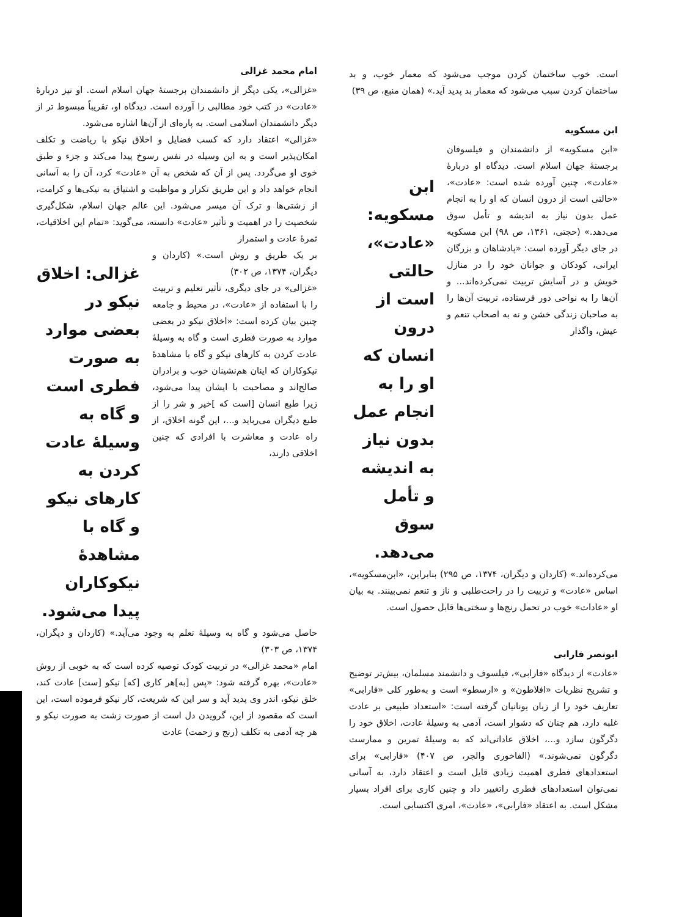است. خوب ساختمان کردن موجب می‌شود که معمار خوب، و بد ساختمان کردن سبب می‌شود که معمار بد پدید آید.» (همان منبع، ص ۳۹)
ابن مسکویه
«ابن مسکویه» از دانشمندان و فیلسوفان برجستهٔ جهان اسلام است. دیدگاه او دربارهٔ «عادت»، چنین آورده شده است: «عادت»، «حالتی است از درون انسان که او را به انجام عمل بدون نیاز به اندیشه و تأمل سوق می‌دهد.» (حجتی، ۱۳۶۱، ص ۹۸) ابن مسکویه در جای دیگر آورده است: «پادشاهان و بزرگان ایرانی، کودکان و جوانان خود را در منازل خویش و در آسایش تربیت نمی‌کرده‌اند... و آن‌ها را به نواحی دور فرستاده، تربیت آن‌ها را به صاحبان زندگی خشن و نه به اصحاب تنعم و عیش، واگذار
ابن مسکویه: «عادت»، حالتی است از درون انسان که او را به انجام عمل بدون نیاز به اندیشه و تأمل سوق می‌دهد.
می‌کرده‌اند.» (کاردان و دیگران، ۱۳۷۴، ص ۲۹۵) بنابراین، «ابن‌مسکویه»، اساس «عادت» و تربیت را در راحت‌طلبی و ناز و تنعم نمی‌بینند. به بیان او «عادات» خوب در تحمل رنج‌ها و سختی‌ها قابل حصول است.
ابونصر فارابی
«عادت» از دیدگاه «فارابی»، فیلسوف و دانشمند مسلمان، بیش‌تر توضیح و تشریح نظریات «افلاطون» و «ارسطو» است و به‌طور کلی «فارابی» تعاریف خود را از زبان یونانیان گرفته است: «استعداد طبیعی بر عادت غلبه دارد، هم چنان که دشوار است، آدمی به وسیلهٔ عادت، اخلاق خود را دگرگون سازد و...، اخلاق عاداتی‌اند که به وسیلهٔ تمرین و ممارست دگرگون نمی‌شوند.» (الفاخوری والجر، ص ۴۰۷) «فارابی» برای استعدادهای فطری اهمیت زیادی قایل است و اعتقاد دارد، به آسانی نمی‌توان استعدادهای فطری راتغییر داد و چنین کاری برای افراد بسیار مشکل است. به اعتقاد «فارابی»، «عادت»، امری اکتسابی است.
امام محمد غزالی
«غزالی»، یکی دیگر از دانشمندان برجستهٔ جهان اسلام است. او نیز دربارهٔ «عادت» در کتب خود مطالبی را آورده است. دیدگاه او، تقریباً مبسوط تر از دیگر دانشمندان اسلامی است. به پاره‌ای از آن‌ها اشاره می‌شود.
«غزالی» اعتقاد دارد که کسب فضایل و اخلاق نیکو با ریاضت و تکلف امکان‌پذیر است و به این وسیله در نفس رسوخ پیدا می‌کند و جزء و طبق خوی او می‌گردد. پس از آن که شخص به آن «عادت» کرد، آن را به آسانی انجام خواهد داد و این طریق تکرار و مواظبت و اشتیاق به نیکی‌ها و کرامت، از زشتی‌ها و ترک آن میسر می‌شود. این عالم جهان اسلام، شکل‌گیری شخصیت را در اهمیت و تأثیر «عادت» دانسته، می‌گوید: «تمام این اخلاقیات، ثمرهٔ عادت و استمرار
بر یک طریق و روش است.» (کاردان و دیگران، ۱۳۷۴، ص ۳۰۲)
«غزالی» در جای دیگری، تأثیر تعلیم و تربیت را با استفاده از «عادت»، در محیط و جامعه چنین بیان کرده است: «اخلاق نیکو در بعضی موارد به صورت فطری است و گاه به وسیلهٔ عادت کردن به کارهای نیکو و گاه با مشاهدهٔ نیکوکاران که اینان هم‌نشینان خوب و برادران صالح‌اند و مصاحبت با ایشان پیدا می‌شود، زیرا طبع انسان [است که ]خیر و شر را از طبع دیگران می‌رباید و...، این گونه اخلاق، از راه عادت و معاشرت با افرادی که چنین اخلاقی دارند،
غزالی: اخلاق نیکو در بعضی موارد به صورت فطری است و گاه به وسیلهٔ عادت کردن به کارهای نیکو و گاه با مشاهدهٔ نیکوکاران پیدا می‌شود.
حاصل می‌شود و گاه به وسیلهٔ تعلم به وجود می‌آید.» (کاردان و دیگران، ۱۳۷۴، ص ۳۰۳)
امام «محمد غزالی» در تربیت کودک توصیه کرده است که به خوبی از روش «عادت»، بهره گرفته شود: «پس [به]هر کاری [که] نیکو [ست] عادت کند، خلق نیکو، اندر وی پدید آید و سر این که شریعت، کار نیکو فرموده است، این است که مقصود از این، گرویدن دل است از صورت زشت به صورت نیکو و هر چه آدمی به تکلف (رنج و زحمت) عادت